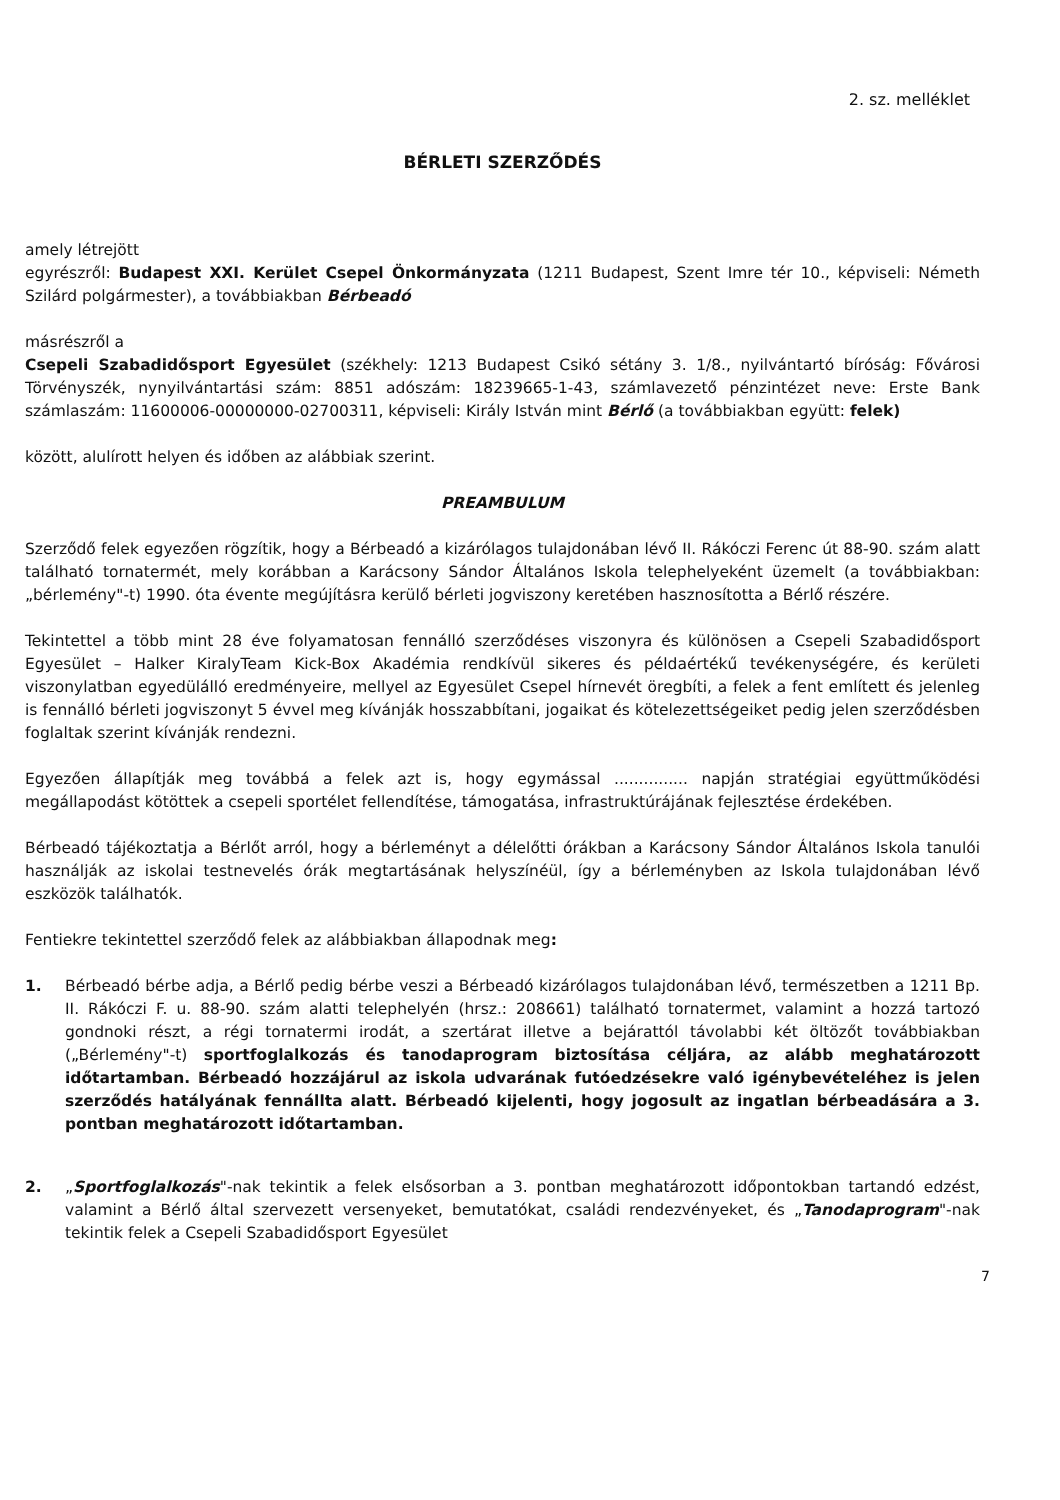2. sz. melléklet
BÉRLETI SZERZŐDÉS
amely létrejött
egyrészről: Budapest XXI. Kerület Csepel Önkormányzata (1211 Budapest, Szent Imre tér 10., képviseli: Németh Szilárd polgármester), a továbbiakban Bérbeadó
másrészről a
Csepeli Szabadidősport Egyesület (székhely: 1213 Budapest Csikó sétány 3. 1/8., nyilvántartó bíróság: Fővárosi Törvényszék, nynyilvántartási szám: 8851 adószám: 18239665-1-43, számlavezető pénzintézet neve: Erste Bank számlaszám: 11600006-00000000-02700311, képviseli: Király István mint Bérlő (a továbbiakban együtt: felek)
között, alulírott helyen és időben az alábbiak szerint.
PREAMBULUM
Szerződő felek egyezően rögzítik, hogy a Bérbeadó a kizárólagos tulajdonában lévő II. Rákóczi Ferenc út 88-90. szám alatt található tornatermét, mely korábban a Karácsony Sándor Általános Iskola telephelyeként üzemelt (a továbbiakban: „bérlemény"-t) 1990. óta évente megújításra kerülő bérleti jogviszony keretében hasznosította a Bérlő részére.
Tekintettel a több mint 28 éve folyamatosan fennálló szerződéses viszonyra és különösen a Csepeli Szabadidősport Egyesület – Halker KiralyTeam Kick-Box Akadémia rendkívül sikeres és példaértékű tevékenységére, és kerületi viszonylatban egyedülálló eredményeire, mellyel az Egyesület Csepel hírnevét öregbíti, a felek a fent említett és jelenleg is fennálló bérleti jogviszonyt 5 évvel meg kívánják hosszabbítani, jogaikat és kötelezettségeiket pedig jelen szerződésben foglaltak szerint kívánják rendezni.
Egyezően állapítják meg továbbá a felek azt is, hogy egymással ............... napján stratégiai együttműködési megállapodást kötöttek a csepeli sportélet fellendítése, támogatása, infrastruktúrájának fejlesztése érdekében.
Bérbeadó tájékoztatja a Bérlőt arról, hogy a bérleményt a délelőtti órákban a Karácsony Sándor Általános Iskola tanulói használják az iskolai testnevelés órák megtartásának helyszínéül, így a bérleményben az Iskola tulajdonában lévő eszközök találhatók.
Fentiekre tekintettel szerződő felek az alábbiakban állapodnak meg:
1. Bérbeadó bérbe adja, a Bérlő pedig bérbe veszi a Bérbeadó kizárólagos tulajdonában lévő, természetben a 1211 Bp. II. Rákóczi F. u. 88-90. szám alatti telephelyén (hrsz.: 208661) található tornatermet, valamint a hozzá tartozó gondnoki részt, a régi tornatermi irodát, a szertárat illetve a bejárattól távolabbi két öltözőt továbbiakban („Bérlemény"-t) sportfoglalkozás és tanodaprogram biztosítása céljára, az alább meghatározott időtartamban. Bérbeadó hozzájárul az iskola udvarának futóedzésekre való igénybevételéhez is jelen szerződés hatályának fennállta alatt. Bérbeadó kijelenti, hogy jogosult az ingatlan bérbeadására a 3. pontban meghatározott időtartamban.
2. „Sportfoglalkozás"-nak tekintik a felek elsősorban a 3. pontban meghatározott időpontokban tartandó edzést, valamint a Bérlő által szervezett versenyeket, bemutatókat, családi rendezvényeket, és „Tanodaprogram"-nak tekintik felek a Csepeli Szabadidősport Egyesület
7